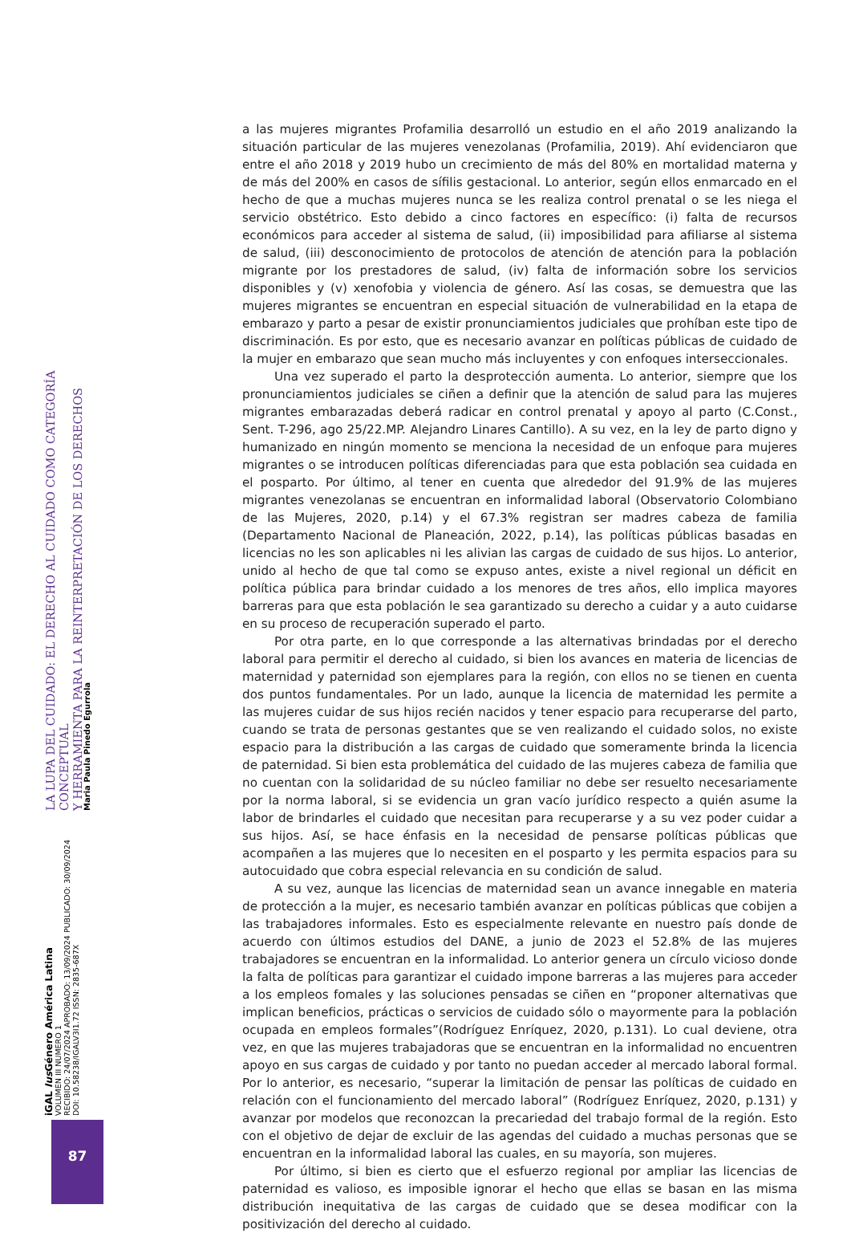LA LUPA DEL CUIDADO: EL DERECHO AL CUIDADO COMO CATEGORÍA CONCEPTUAL
Y HERRAMIENTA PARA LA REINTERPRETACIÓN DE LOS DERECHOS
Maria Paula Pinedo Egurrola
iGAL Ius Género América Latina
VOLUMEN III NUMERO 1
RECIBIDO: 24/07/2024 APROBADO: 13/09/2024 PUBLICADO: 30/09/2024
DOI: 10.58238/IGALV3I1.72 ISSN: 2835-687X
87
a las mujeres migrantes Profamilia desarrolló un estudio en el año 2019 analizando la situación particular de las mujeres venezolanas (Profamilia, 2019). Ahí evidenciaron que entre el año 2018 y 2019 hubo un crecimiento de más del 80% en mortalidad materna y de más del 200% en casos de sífilis gestacional. Lo anterior, según ellos enmarcado en el hecho de que a muchas mujeres nunca se les realiza control prenatal o se les niega el servicio obstétrico. Esto debido a cinco factores en específico: (i) falta de recursos económicos para acceder al sistema de salud, (ii) imposibilidad para afiliarse al sistema de salud, (iii) desconocimiento de protocolos de atención de atención para la población migrante por los prestadores de salud, (iv) falta de información sobre los servicios disponibles y (v) xenofobia y violencia de género. Así las cosas, se demuestra que las mujeres migrantes se encuentran en especial situación de vulnerabilidad en la etapa de embarazo y parto a pesar de existir pronunciamientos judiciales que prohíban este tipo de discriminación. Es por esto, que es necesario avanzar en políticas públicas de cuidado de la mujer en embarazo que sean mucho más incluyentes y con enfoques interseccionales.
Una vez superado el parto la desprotección aumenta. Lo anterior, siempre que los pronunciamientos judiciales se ciñen a definir que la atención de salud para las mujeres migrantes embarazadas deberá radicar en control prenatal y apoyo al parto (C.Const., Sent. T-296, ago 25/22.MP. Alejandro Linares Cantillo). A su vez, en la ley de parto digno y humanizado en ningún momento se menciona la necesidad de un enfoque para mujeres migrantes o se introducen políticas diferenciadas para que esta población sea cuidada en el posparto. Por último, al tener en cuenta que alrededor del 91.9% de las mujeres migrantes venezolanas se encuentran en informalidad laboral (Observatorio Colombiano de las Mujeres, 2020, p.14) y el 67.3% registran ser madres cabeza de familia (Departamento Nacional de Planeación, 2022, p.14), las políticas públicas basadas en licencias no les son aplicables ni les alivian las cargas de cuidado de sus hijos. Lo anterior, unido al hecho de que tal como se expuso antes, existe a nivel regional un déficit en política pública para brindar cuidado a los menores de tres años, ello implica mayores barreras para que esta población le sea garantizado su derecho a cuidar y a auto cuidarse en su proceso de recuperación superado el parto.
Por otra parte, en lo que corresponde a las alternativas brindadas por el derecho laboral para permitir el derecho al cuidado, si bien los avances en materia de licencias de maternidad y paternidad son ejemplares para la región, con ellos no se tienen en cuenta dos puntos fundamentales. Por un lado, aunque la licencia de maternidad les permite a las mujeres cuidar de sus hijos recién nacidos y tener espacio para recuperarse del parto, cuando se trata de personas gestantes que se ven realizando el cuidado solos, no existe espacio para la distribución a las cargas de cuidado que someramente brinda la licencia de paternidad. Si bien esta problemática del cuidado de las mujeres cabeza de familia que no cuentan con la solidaridad de su núcleo familiar no debe ser resuelto necesariamente por la norma laboral, si se evidencia un gran vacío jurídico respecto a quién asume la labor de brindarles el cuidado que necesitan para recuperarse y a su vez poder cuidar a sus hijos. Así, se hace énfasis en la necesidad de pensarse políticas públicas que acompañen a las mujeres que lo necesiten en el posparto y les permita espacios para su autocuidado que cobra especial relevancia en su condición de salud.
A su vez, aunque las licencias de maternidad sean un avance innegable en materia de protección a la mujer, es necesario también avanzar en políticas públicas que cobijen a las trabajadores informales. Esto es especialmente relevante en nuestro país donde de acuerdo con últimos estudios del DANE, a junio de 2023 el 52.8% de las mujeres trabajadores se encuentran en la informalidad. Lo anterior genera un círculo vicioso donde la falta de políticas para garantizar el cuidado impone barreras a las mujeres para acceder a los empleos fomales y las soluciones pensadas se ciñen en “proponer alternativas que implican beneficios, prácticas o servicios de cuidado sólo o mayormente para la población ocupada en empleos formales”(Rodríguez Enríquez, 2020, p.131). Lo cual deviene, otra vez, en que las mujeres trabajadoras que se encuentran en la informalidad no encuentren apoyo en sus cargas de cuidado y por tanto no puedan acceder al mercado laboral formal. Por lo anterior, es necesario, “superar la limitación de pensar las políticas de cuidado en relación con el funcionamiento del mercado laboral” (Rodríguez Enríquez, 2020, p.131) y avanzar por modelos que reconozcan la precariedad del trabajo formal de la región. Esto con el objetivo de dejar de excluir de las agendas del cuidado a muchas personas que se encuentran en la informalidad laboral las cuales, en su mayoría, son mujeres.
Por último, si bien es cierto que el esfuerzo regional por ampliar las licencias de paternidad es valioso, es imposible ignorar el hecho que ellas se basan en las misma distribución inequitativa de las cargas de cuidado que se desea modificar con la positivización del derecho al cuidado.